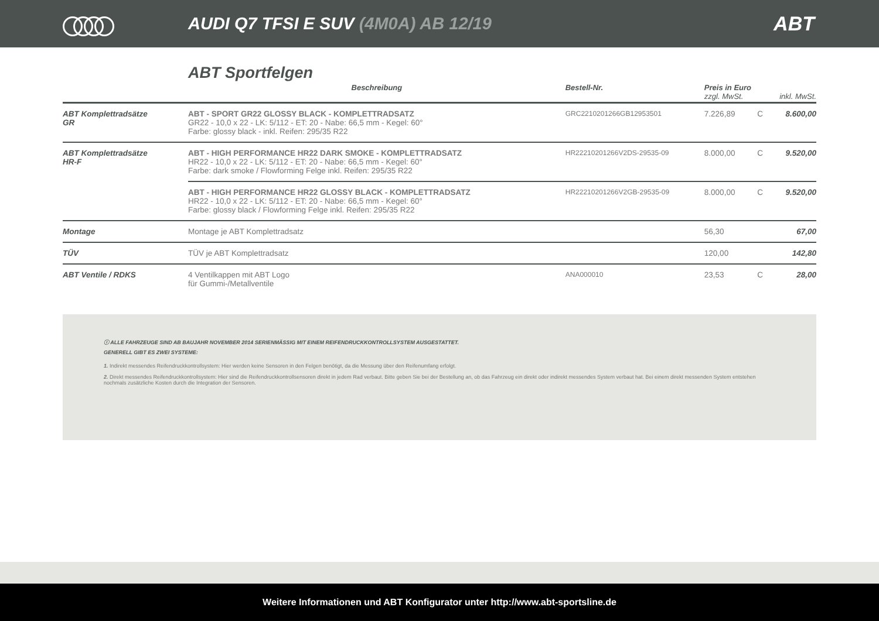AUDI Q7 TFSI E SUV (4M0A) AB 12/19
ABT
ABT Sportfelgen
| | Beschreibung | Bestell-Nr. | Preis in Euro zzgl. MwSt. | | inkl. MwSt. |
| --- | --- | --- | --- | --- | --- |
| ABT Komplettradsätze GR | ABT - SPORT GR22 GLOSSY BLACK - KOMPLETTRADSATZ GR22 - 10,0 x 22 - LK: 5/112 - ET: 20 - Nabe: 66,5 mm - Kegel: 60° Farbe: glossy black - inkl. Reifen: 295/35 R22 | GRC2210201266GB12953501 | 7.226,89 | C | 8.600,00 |
| ABT Komplettradsätze HR-F | ABT - HIGH PERFORMANCE HR22 DARK SMOKE - KOMPLETTRADSATZ HR22 - 10,0 x 22 - LK: 5/112 - ET: 20 - Nabe: 66,5 mm - Kegel: 60° Farbe: dark smoke / Flowforming Felge inkl. Reifen: 295/35 R22 | HR22210201266V2DS-29535-09 | 8.000,00 | C | 9.520,00 |
| | ABT - HIGH PERFORMANCE HR22 GLOSSY BLACK - KOMPLETTRADSATZ HR22 - 10,0 x 22 - LK: 5/112 - ET: 20 - Nabe: 66,5 mm - Kegel: 60° Farbe: glossy black / Flowforming Felge inkl. Reifen: 295/35 R22 | HR22210201266V2GB-29535-09 | 8.000,00 | C | 9.520,00 |
| Montage | Montage je ABT Komplettradsatz | | 56,30 | | 67,00 |
| TÜV | TÜV je ABT Komplettradsatz | | 120,00 | | 142,80 |
| ABT Ventile / RDKS | 4 Ventilkappen mit ABT Logo für Gummi-/Metallventile | ANA000010 | 23,53 | C | 28,00 |
ⓘ ALLE FAHRZEUGE SIND AB BAUJAHR NOVEMBER 2014 SERIENMÄSSIG MIT EINEM REIFENDRUCKKONTROLLSYSTEM AUSGESTATTET.
GENERELL GIBT ES ZWEI SYSTEME:
1. Indirekt messendes Reifendruckkontrollsystem: Hier werden keine Sensoren in den Felgen benötigt, da die Messung über den Reifenumfang erfolgt.
2. Direkt messendes Reifendruckkontrollsystem: Hier sind die Reifendruckkontrollsensoren direkt in jedem Rad verbaut. Bitte geben Sie bei der Bestellung an, ob das Fahrzeug ein direkt oder indirekt messendes System verbaut hat. Bei einem direkt messenden System entstehen nochmals zusätzliche Kosten durch die Integration der Sensoren.
Weitere Informationen und ABT Konfigurator unter http://www.abt-sportsline.de